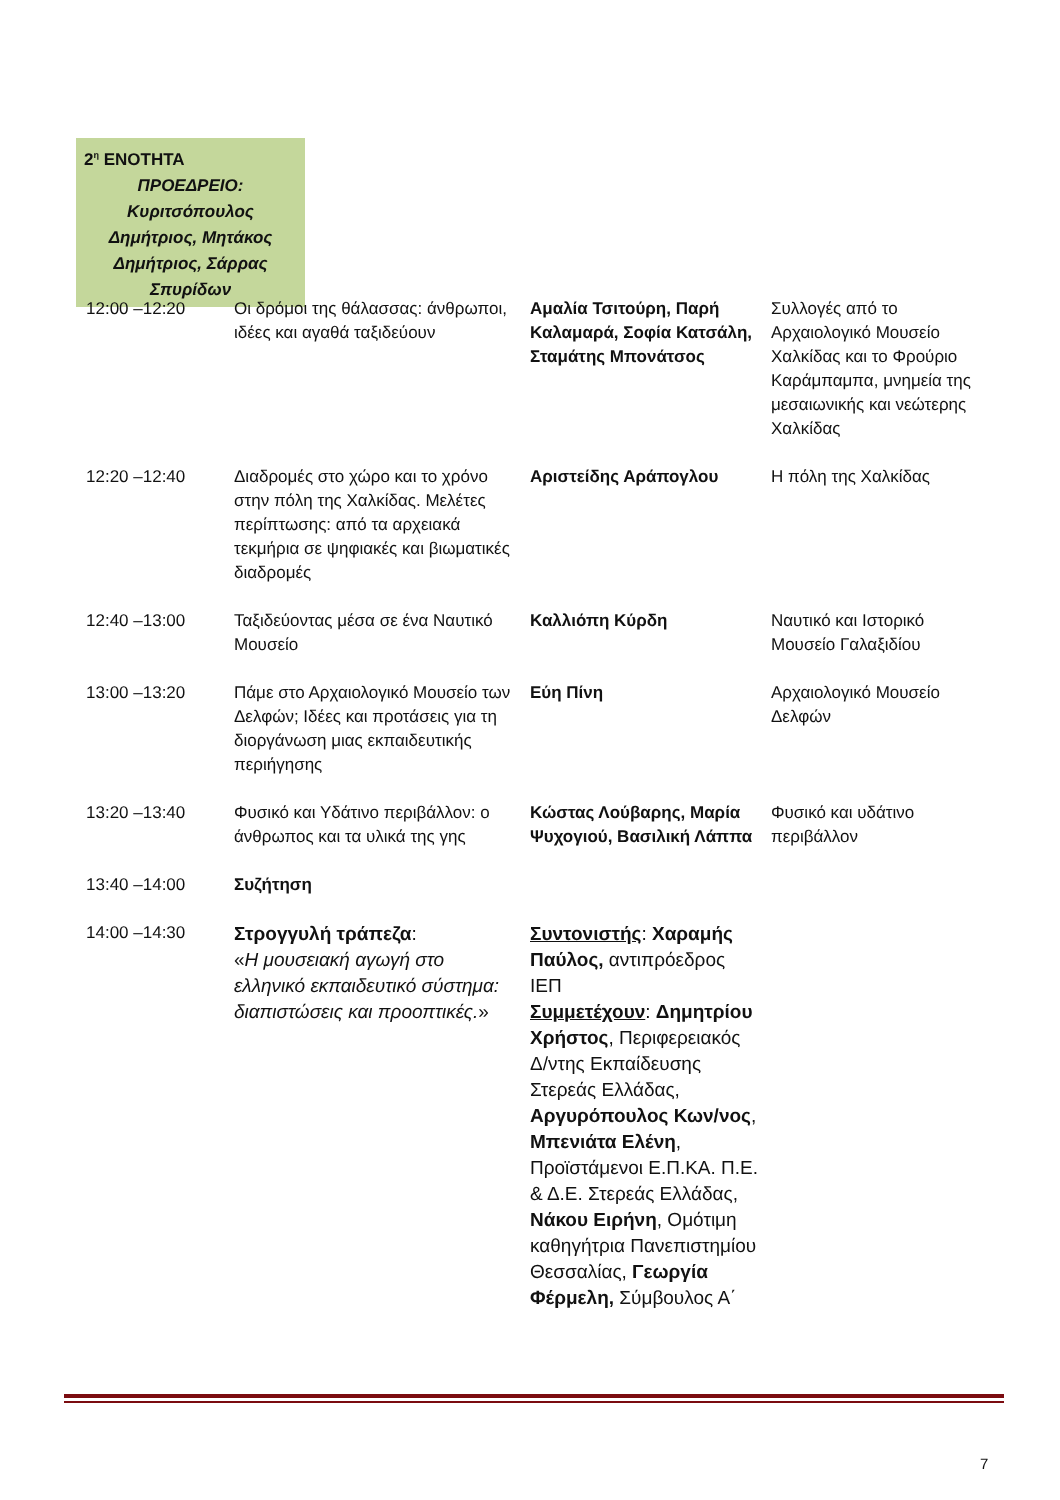2<sup>η</sup> ΕΝΟΤΗΤΑ
ΠΡΟΕΔΡΕΙΟ: Κυριτσόπουλος Δημήτριος, Μητάκος Δημήτριος, Σάρρας Σπυρίδων
| 12:00 –12:20 | Οι δρόμοι της θάλασσας: άνθρωποι, ιδέες και αγαθά ταξιδεύουν | Αμαλία Τσιτούρη, Παρή Καλαμαρά, Σοφία Κατσάλη, Σταμάτης Μπονάτσος | Συλλογές από το Αρχαιολογικό Μουσείο Χαλκίδας και το Φρούριο Καράμπαμπα, μνημεία της μεσαιωνικής και νεώτερης Χαλκίδας |
| 12:20 –12:40 | Διαδρομές στο χώρο και το χρόνο στην πόλη της Χαλκίδας. Μελέτες περίπτωσης: από τα αρχειακά τεκμήρια σε ψηφιακές και βιωματικές διαδρομές | Αριστείδης Αράπογλου | Η πόλη της Χαλκίδας |
| 12:40 –13:00 | Ταξιδεύοντας μέσα σε ένα Ναυτικό Μουσείο | Καλλιόπη Κύρδη | Ναυτικό και Ιστορικό Μουσείο Γαλαξιδίου |
| 13:00 –13:20 | Πάμε στο Αρχαιολογικό Μουσείο των Δελφών; Ιδέες και προτάσεις για τη διοργάνωση μιας εκπαιδευτικής περιήγησης | Εύη Πίνη | Αρχαιολογικό Μουσείο Δελφών |
| 13:20 –13:40 | Φυσικό και Υδάτινο περιβάλλον: ο άνθρωπος και τα υλικά της γης | Κώστας Λούβαρης, Μαρία Ψυχογιού, Βασιλική Λάππα | Φυσικό και υδάτινο περιβάλλον |
| 13:40 –14:00 | Συζήτηση | | |
| 14:00 –14:30 | Στρογγυλή τράπεζα : « Η μουσειακή αγωγή στο ελληνικό εκπαιδευτικό σύστημα: διαπιστώσεις και προοπτικές. » | Συντονιστής : Χαραμής Παύλος, αντιπρόεδρος ΙΕΠ Συμμετέχουν : Δημητρίου Χρήστος , Περιφερειακός Δ/ντης Εκπαίδευσης Στερεάς Ελλάδας, Αργυρόπουλος Κων/νος , Μπενιάτα Ελένη , Προϊστάμενοι Ε.Π.ΚΑ. Π.Ε. & Δ.Ε. Στερεάς Ελλάδας, Νάκου Ειρήνη , Ομότιμη καθηγήτρια Πανεπιστημίου Θεσσαλίας, Γεωργία Φέρμελη, Σύμβουλος Α΄ | |
7